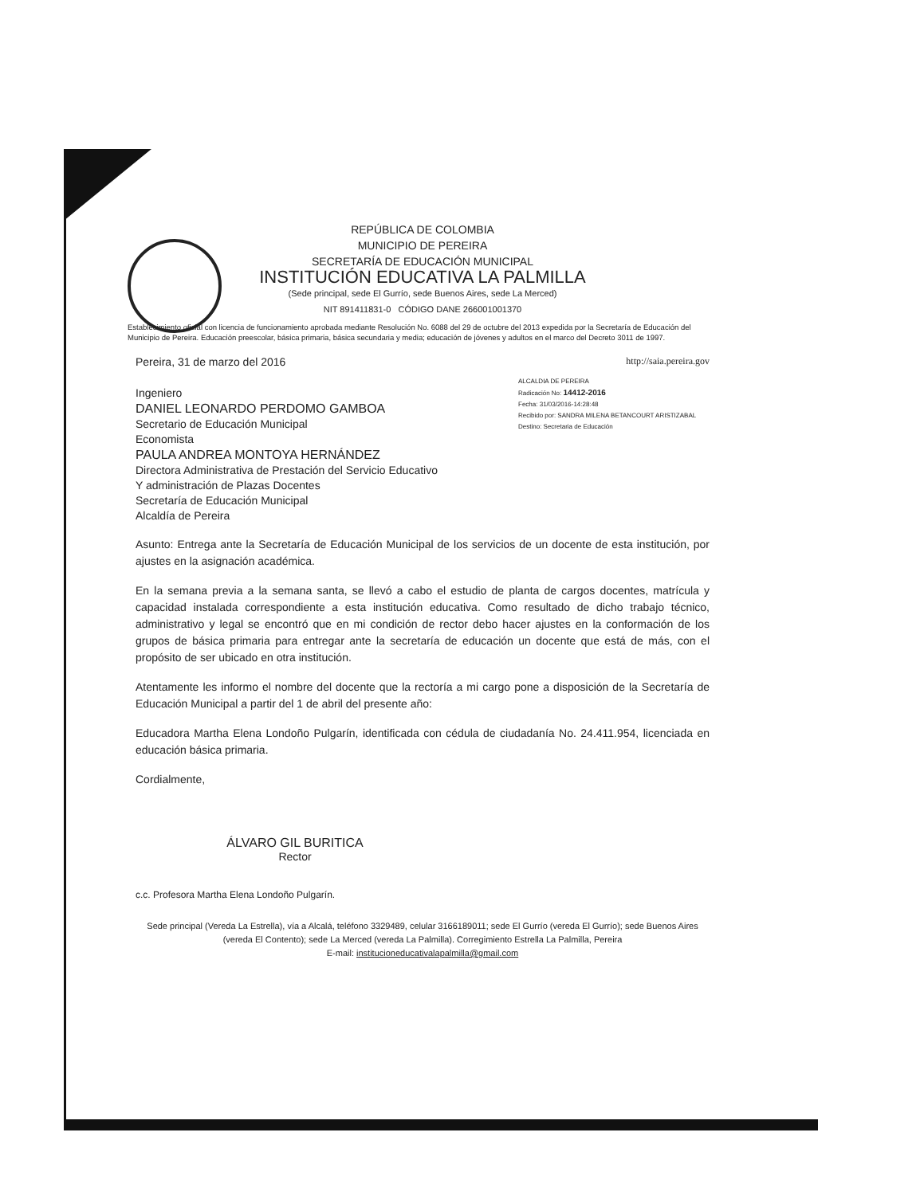REPÚBLICA DE COLOMBIA
MUNICIPIO DE PEREIRA
SECRETARÍA DE EDUCACIÓN MUNICIPAL
INSTITUCIÓN EDUCATIVA LA PALMILLA
(Sede principal, sede El Gurrío, sede Buenos Aires, sede La Merced)
NIT 891411831-0 CÓDIGO DANE 266001001370
Establecimiento oficial con licencia de funcionamiento aprobada mediante Resolución No. 6088 del 29 de octubre del 2013 expedida por la Secretaría de Educación del Municipio de Pereira. Educación preescolar, básica primaria, básica secundaria y media; educación de jóvenes y adultos en el marco del Decreto 3011 de 1997.
Pereira, 31 de marzo del 2016 http://saia.pereira.gov
ALCALDIA DE PEREIRA
Radicación No: 14412-2016
Fecha: 31/03/2016-14:28:48
Recibido por: SANDRA MILENA BETANCOURT ARISTIZABAL
Destino: Secretaria de Educación
Ingeniero
DANIEL LEONARDO PERDOMO GAMBOA
Secretario de Educación Municipal
Economista
PAULA ANDREA MONTOYA HERNÁNDEZ
Directora Administrativa de Prestación del Servicio Educativo
Y administración de Plazas Docentes
Secretaría de Educación Municipal
Alcaldía de Pereira
Asunto: Entrega ante la Secretaría de Educación Municipal de los servicios de un docente de esta institución, por ajustes en la asignación académica.
En la semana previa a la semana santa, se llevó a cabo el estudio de planta de cargos docentes, matrícula y capacidad instalada correspondiente a esta institución educativa. Como resultado de dicho trabajo técnico, administrativo y legal se encontró que en mi condición de rector debo hacer ajustes en la conformación de los grupos de básica primaria para entregar ante la secretaría de educación un docente que está de más, con el propósito de ser ubicado en otra institución.
Atentamente les informo el nombre del docente que la rectoría a mi cargo pone a disposición de la Secretaría de Educación Municipal a partir del 1 de abril del presente año:
Educadora Martha Elena Londoño Pulgarín, identificada con cédula de ciudadanía No. 24.411.954, licenciada en educación básica primaria.
Cordialmente,
ÁLVARO GIL BURITICA
Rector
c.c. Profesora Martha Elena Londoño Pulgarín.
Sede principal (Vereda La Estrella), vía a Alcalá, teléfono 3329489, celular 3166189011; sede El Gurrío (vereda El Gurrío); sede Buenos Aires (vereda El Contento); sede La Merced (vereda La Palmilla). Corregimiento Estrella La Palmilla, Pereira
E-mail: institucioneducativalapalmilla@gmail.com